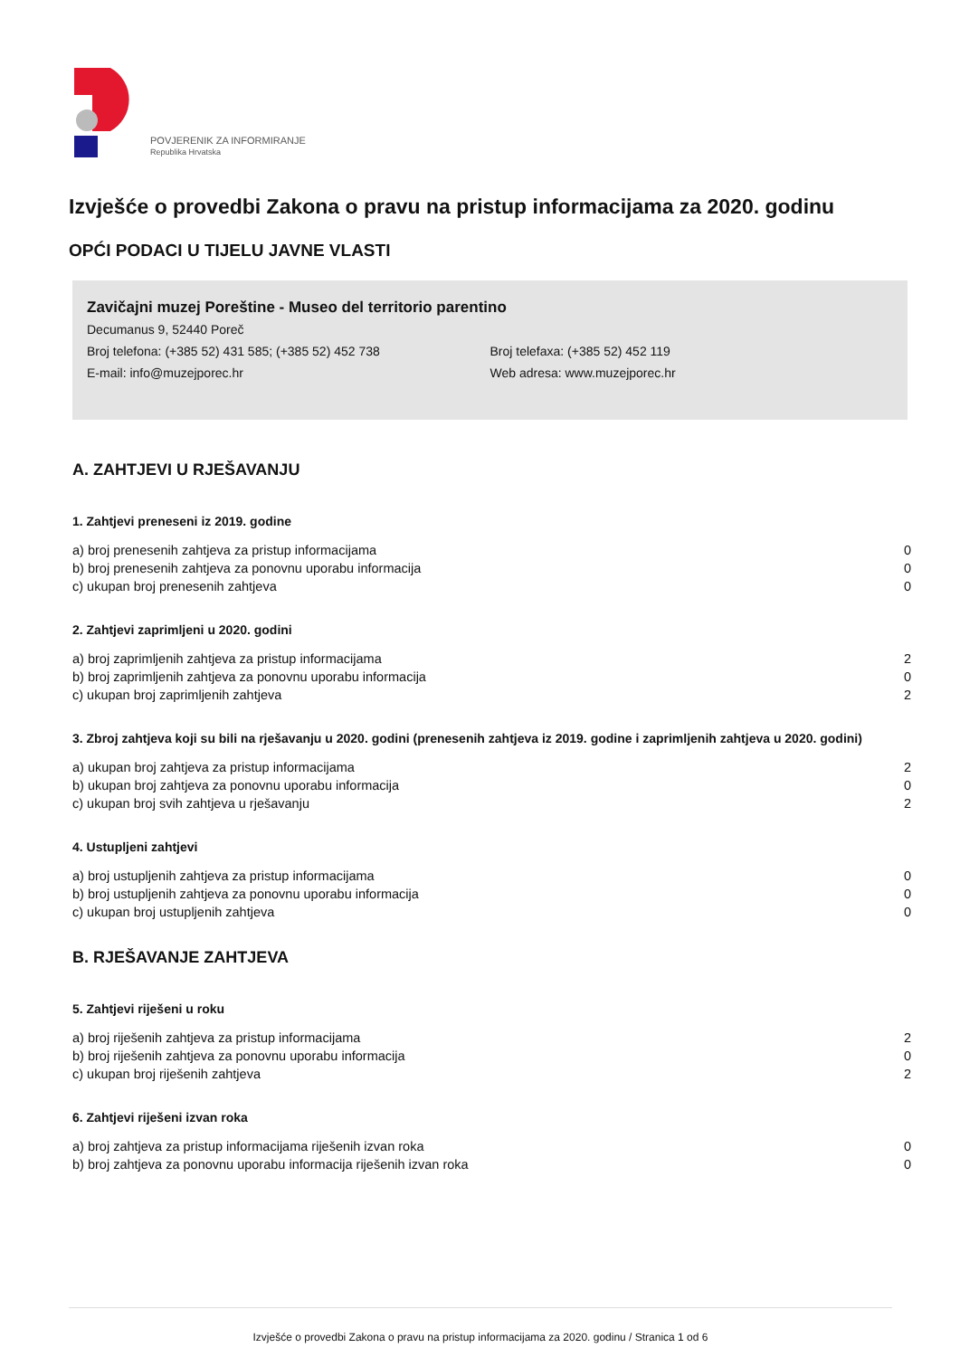POVJERENIK ZA INFORMIRANJE
Republika Hrvatska
Izvješće o provedbi Zakona o pravu na pristup informacijama za 2020. godinu
OPĆI PODACI U TIJELU JAVNE VLASTI
Zavičajni muzej Poreštine - Museo del territorio parentino
Decumanus 9, 52440 Poreč
Broj telefona: (+385 52) 431 585; (+385 52) 452 738
E-mail: info@muzejporec.hr
Broj telefaxa: (+385 52) 452 119
Web adresa: www.muzejporec.hr
A. ZAHTJEVI U RJEŠAVANJU
1. Zahtjevi preneseni iz 2019. godine
| a) broj prenesenih zahtjeva za pristup informacijama | 0 |
| b) broj prenesenih zahtjeva za ponovnu uporabu informacija | 0 |
| c) ukupan broj prenesenih zahtjeva | 0 |
2. Zahtjevi zaprimljeni u 2020. godini
| a) broj zaprimljenih zahtjeva za pristup informacijama | 2 |
| b) broj zaprimljenih zahtjeva za ponovnu uporabu informacija | 0 |
| c) ukupan broj zaprimljenih zahtjeva | 2 |
3. Zbroj zahtjeva koji su bili na rješavanju u 2020. godini (prenesenih zahtjeva iz 2019. godine i zaprimljenih zahtjeva u 2020. godini)
| a) ukupan broj zahtjeva za pristup informacijama | 2 |
| b) ukupan broj zahtjeva za ponovnu uporabu informacija | 0 |
| c) ukupan broj svih zahtjeva u rješavanju | 2 |
4. Ustupljeni zahtjevi
| a) broj ustupljenih zahtjeva za pristup informacijama | 0 |
| b) broj ustupljenih zahtjeva za ponovnu uporabu informacija | 0 |
| c) ukupan broj ustupljenih zahtjeva | 0 |
B. RJEŠAVANJE ZAHTJEVA
5. Zahtjevi riješeni u roku
| a) broj riješenih zahtjeva za pristup informacijama | 2 |
| b) broj riješenih zahtjeva za ponovnu uporabu informacija | 0 |
| c) ukupan broj riješenih zahtjeva | 2 |
6. Zahtjevi riješeni izvan roka
| a) broj zahtjeva za pristup informacijama riješenih izvan roka | 0 |
| b) broj zahtjeva za ponovnu uporabu informacija riješenih izvan roka | 0 |
Izvješće o provedbi Zakona o pravu na pristup informacijama za 2020. godinu / Stranica 1 od 6